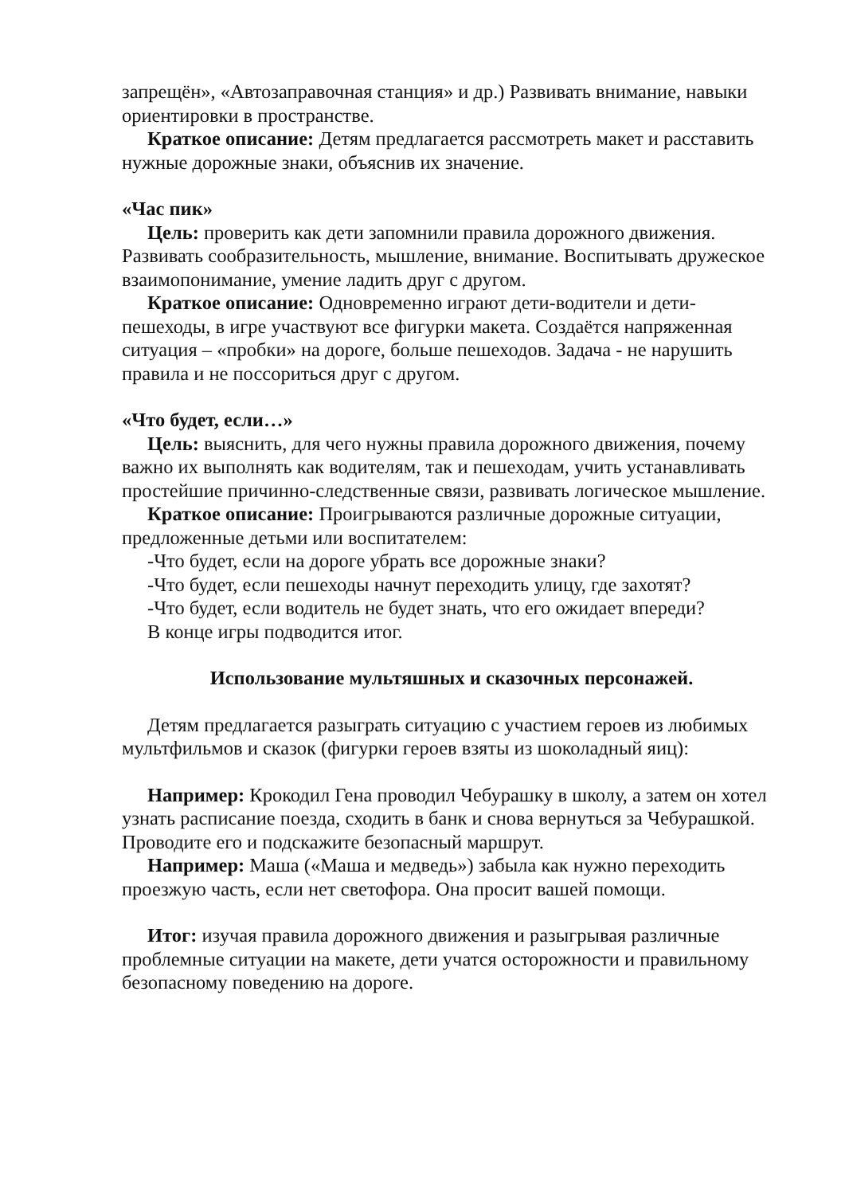запрещён», «Автозаправочная станция» и др.) Развивать внимание, навыки ориентировки в пространстве.
Краткое описание: Детям предлагается рассмотреть макет и расставить нужные дорожные знаки, объяснив их значение.
«Час пик»
Цель: проверить как дети запомнили правила дорожного движения. Развивать сообразительность, мышление, внимание. Воспитывать дружеское взаимопонимание, умение ладить друг с другом.
Краткое описание: Одновременно играют дети-водители и дети-пешеходы, в игре участвуют все фигурки макета. Создаётся напряженная ситуация – «пробки» на дороге, больше пешеходов. Задача - не нарушить правила и не поссориться друг с другом.
«Что будет, если…»
Цель: выяснить, для чего нужны правила дорожного движения, почему важно их выполнять как водителям, так и пешеходам, учить устанавливать простейшие причинно-следственные связи, развивать логическое мышление.
Краткое описание: Проигрываются различные дорожные ситуации, предложенные детьми или воспитателем:
-Что будет, если на дороге убрать все дорожные знаки?
-Что будет, если пешеходы начнут переходить улицу, где захотят?
-Что будет, если водитель не будет знать, что его ожидает впереди?
В конце игры подводится итог.
Использование мультяшных и сказочных персонажей.
Детям предлагается разыграть ситуацию с участием героев из любимых мультфильмов и сказок (фигурки героев взяты из шоколадный яиц):
Например: Крокодил Гена проводил Чебурашку в школу, а затем он хотел узнать расписание поезда, сходить в банк и снова вернуться за Чебурашкой. Проводите его и подскажите безопасный маршрут.
Например: Маша («Маша и медведь») забыла как нужно переходить проезжую часть, если нет светофора. Она просит вашей помощи.
Итог: изучая правила дорожного движения и разыгрывая различные проблемные ситуации на макете, дети учатся осторожности и правильному безопасному поведению на дороге.